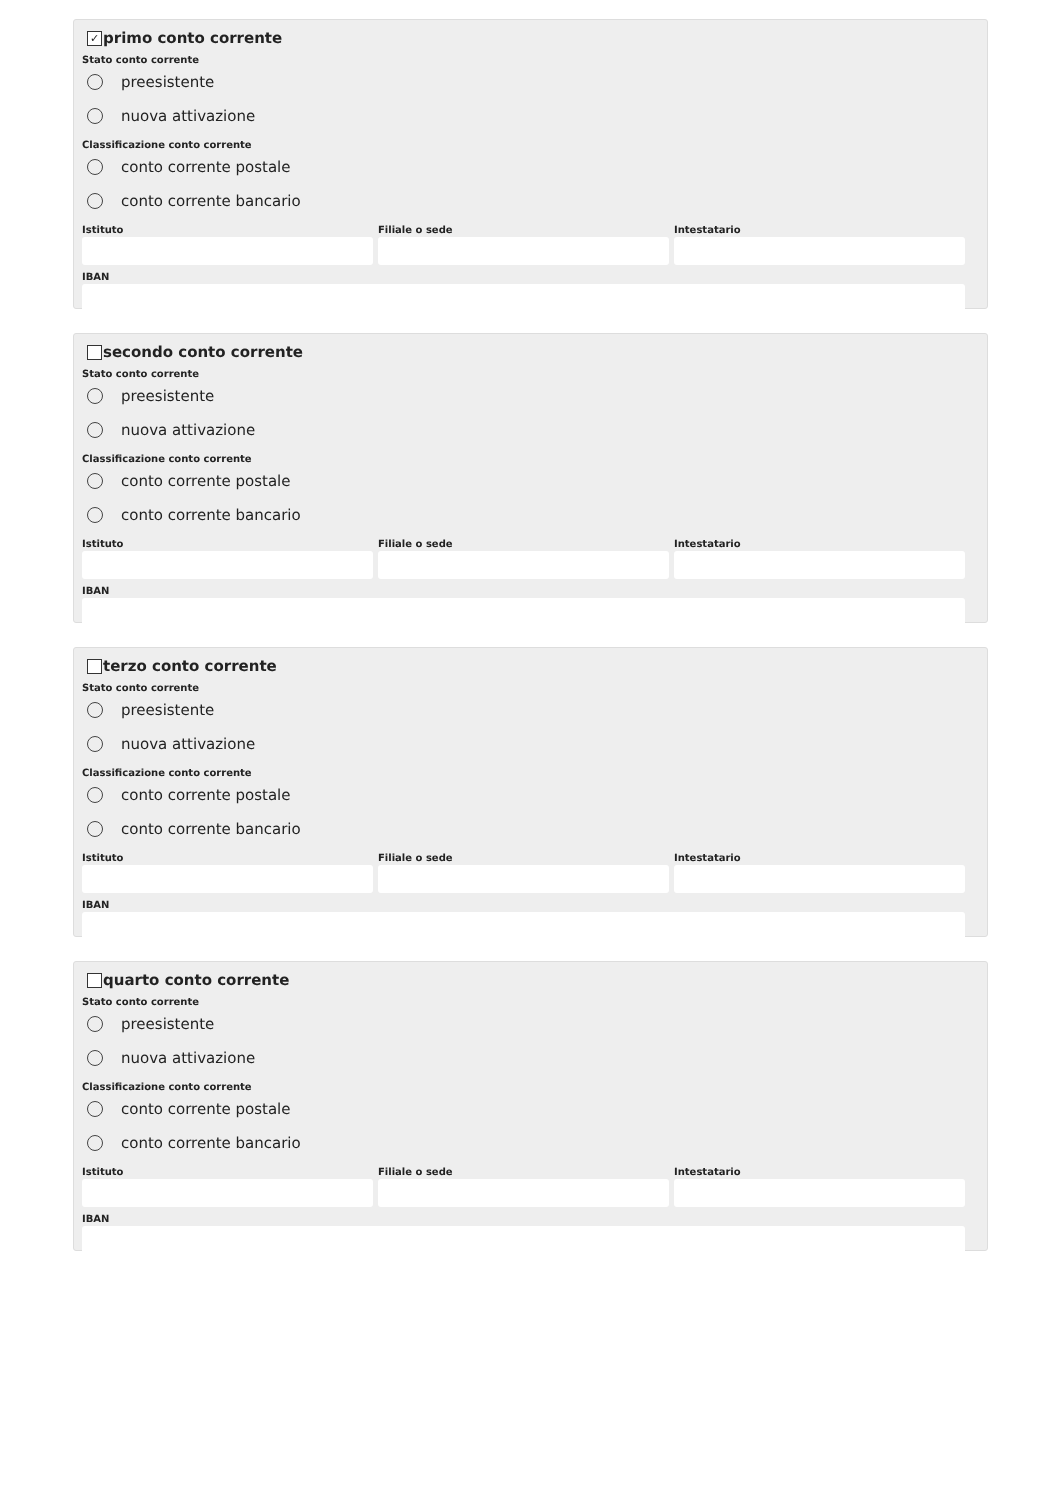✓ primo conto corrente
Stato conto corrente
preesistente
nuova attivazione
Classificazione conto corrente
conto corrente postale
conto corrente bancario
Istituto Filiale o sede Intestatario
IBAN
secondo conto corrente
Stato conto corrente
preesistente
nuova attivazione
Classificazione conto corrente
conto corrente postale
conto corrente bancario
Istituto Filiale o sede Intestatario
IBAN
terzo conto corrente
Stato conto corrente
preesistente
nuova attivazione
Classificazione conto corrente
conto corrente postale
conto corrente bancario
Istituto Filiale o sede Intestatario
IBAN
quarto conto corrente
Stato conto corrente
preesistente
nuova attivazione
Classificazione conto corrente
conto corrente postale
conto corrente bancario
Istituto Filiale o sede Intestatario
IBAN